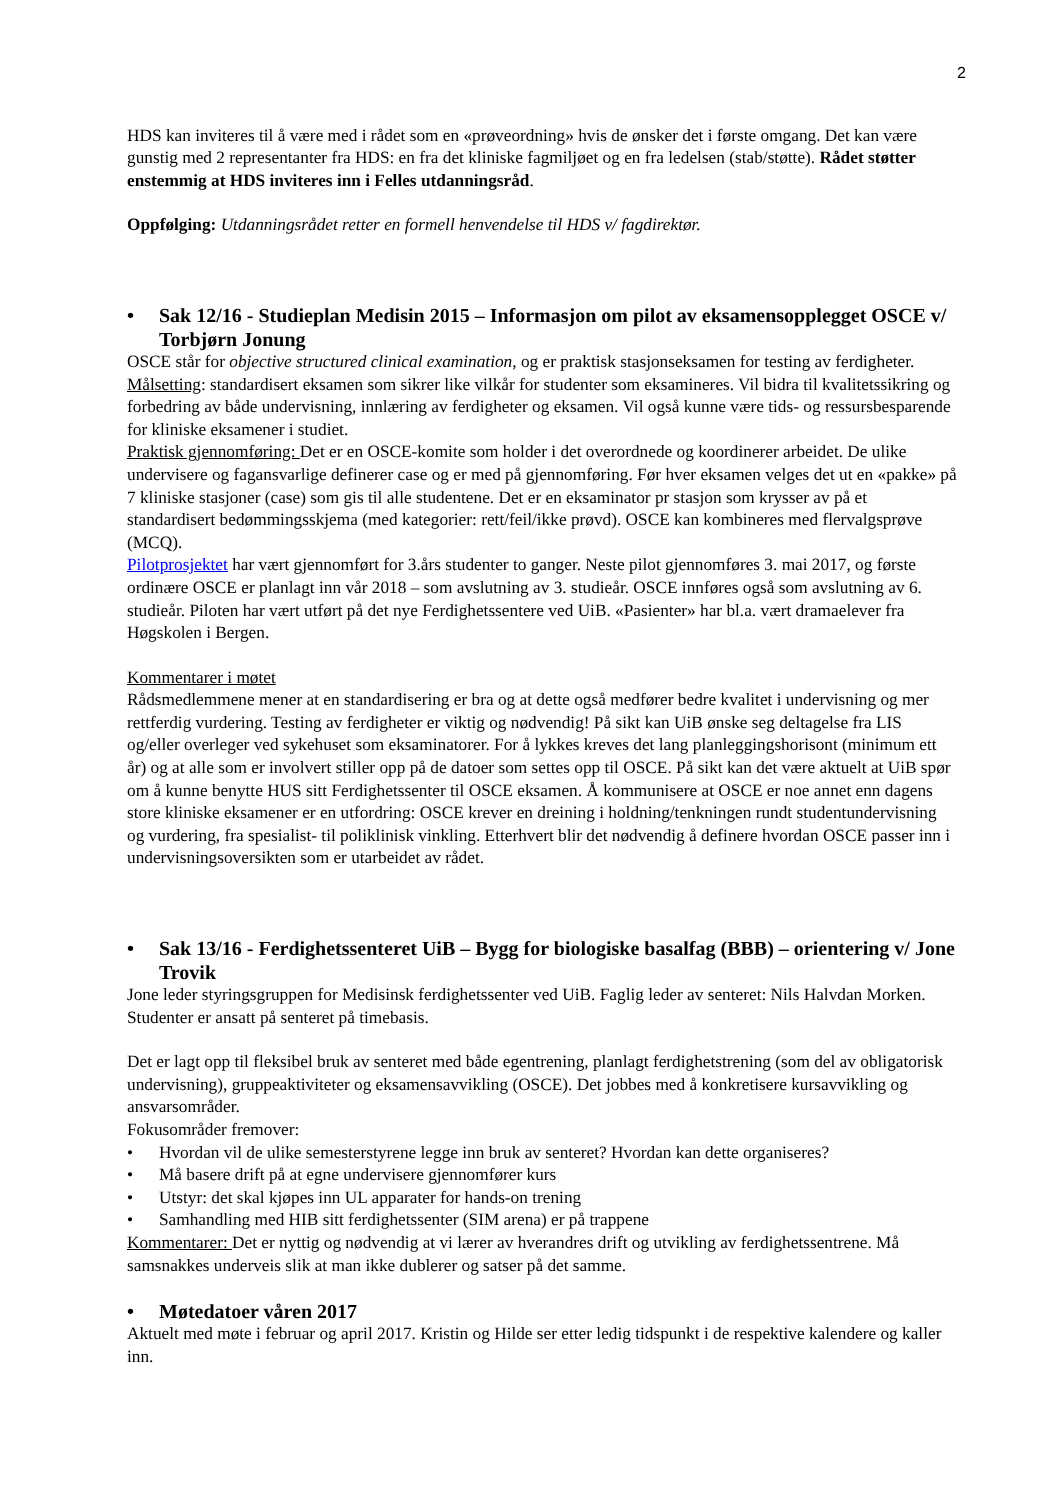2
HDS kan inviteres til å være med i rådet som en «prøveordning» hvis de ønsker det i første omgang. Det kan være gunstig med 2 representanter fra HDS: en fra det kliniske fagmiljøet og en fra ledelsen (stab/støtte). Rådet støtter enstemmig at HDS inviteres inn i Felles utdanningsråd.
Oppfølging: Utdanningsrådet retter en formell henvendelse til HDS v/ fagdirektør.
• Sak 12/16 - Studieplan Medisin 2015 – Informasjon om pilot av eksamensopplegget OSCE v/ Torbjørn Jonung
OSCE står for objective structured clinical examination, og er praktisk stasjonseksamen for testing av ferdigheter. Målsetting: standardisert eksamen som sikrer like vilkår for studenter som eksamineres. Vil bidra til kvalitetssikring og forbedring av både undervisning, innlæring av ferdigheter og eksamen. Vil også kunne være tids- og ressursbesparende for kliniske eksamener i studiet.
Praktisk gjennomføring: Det er en OSCE-komite som holder i det overordnede og koordinerer arbeidet. De ulike undervisere og fagansvarlige definerer case og er med på gjennomføring. Før hver eksamen velges det ut en «pakke» på 7 kliniske stasjoner (case) som gis til alle studentene. Det er en eksaminator pr stasjon som krysser av på et standardisert bedømmingsskjema (med kategorier: rett/feil/ikke prøvd). OSCE kan kombineres med flervalgsprøve (MCQ).
Pilotprosjektet har vært gjennomført for 3.års studenter to ganger. Neste pilot gjennomføres 3. mai 2017, og første ordinære OSCE er planlagt inn vår 2018 – som avslutning av 3. studieår. OSCE innføres også som avslutning av 6. studieår. Piloten har vært utført på det nye Ferdighetssentere ved UiB. «Pasienter» har bl.a. vært dramaelever fra Høgskolen i Bergen.
Kommentarer i møtet
Rådsmedlemmene mener at en standardisering er bra og at dette også medfører bedre kvalitet i undervisning og mer rettferdig vurdering. Testing av ferdigheter er viktig og nødvendig! På sikt kan UiB ønske seg deltagelse fra LIS og/eller overleger ved sykehuset som eksaminatorer. For å lykkes kreves det lang planleggingshorisont (minimum ett år) og at alle som er involvert stiller opp på de datoer som settes opp til OSCE. På sikt kan det være aktuelt at UiB spør om å kunne benytte HUS sitt Ferdighetssenter til OSCE eksamen. Å kommunisere at OSCE er noe annet enn dagens store kliniske eksamener er en utfordring: OSCE krever en dreining i holdning/tenkningen rundt studentundervisning og vurdering, fra spesialist- til poliklinisk vinkling. Etterhvert blir det nødvendig å definere hvordan OSCE passer inn i undervisningsoversikten som er utarbeidet av rådet.
• Sak 13/16 - Ferdighetssenteret UiB – Bygg for biologiske basalfag (BBB) – orientering v/ Jone Trovik
Jone leder styringsgruppen for Medisinsk ferdighetssenter ved UiB. Faglig leder av senteret: Nils Halvdan Morken. Studenter er ansatt på senteret på timebasis.
Det er lagt opp til fleksibel bruk av senteret med både egentrening, planlagt ferdighetstrening (som del av obligatorisk undervisning), gruppeaktiviteter og eksamensavvikling (OSCE). Det jobbes med å konkretisere kursavvikling og ansvarsområder.
Fokusområder fremover:
• Hvordan vil de ulike semesterstyrene legge inn bruk av senteret? Hvordan kan dette organiseres?
• Må basere drift på at egne undervisere gjennomfører kurs
• Utstyr: det skal kjøpes inn UL apparater for hands-on trening
• Samhandling med HIB sitt ferdighetssenter (SIM arena) er på trappene
Kommentarer: Det er nyttig og nødvendig at vi lærer av hverandres drift og utvikling av ferdighetssentrene. Må samsnakkes underveis slik at man ikke dublerer og satser på det samme.
• Møtedatoer våren 2017
Aktuelt med møte i februar og april 2017. Kristin og Hilde ser etter ledig tidspunkt i de respektive kalendere og kaller inn.